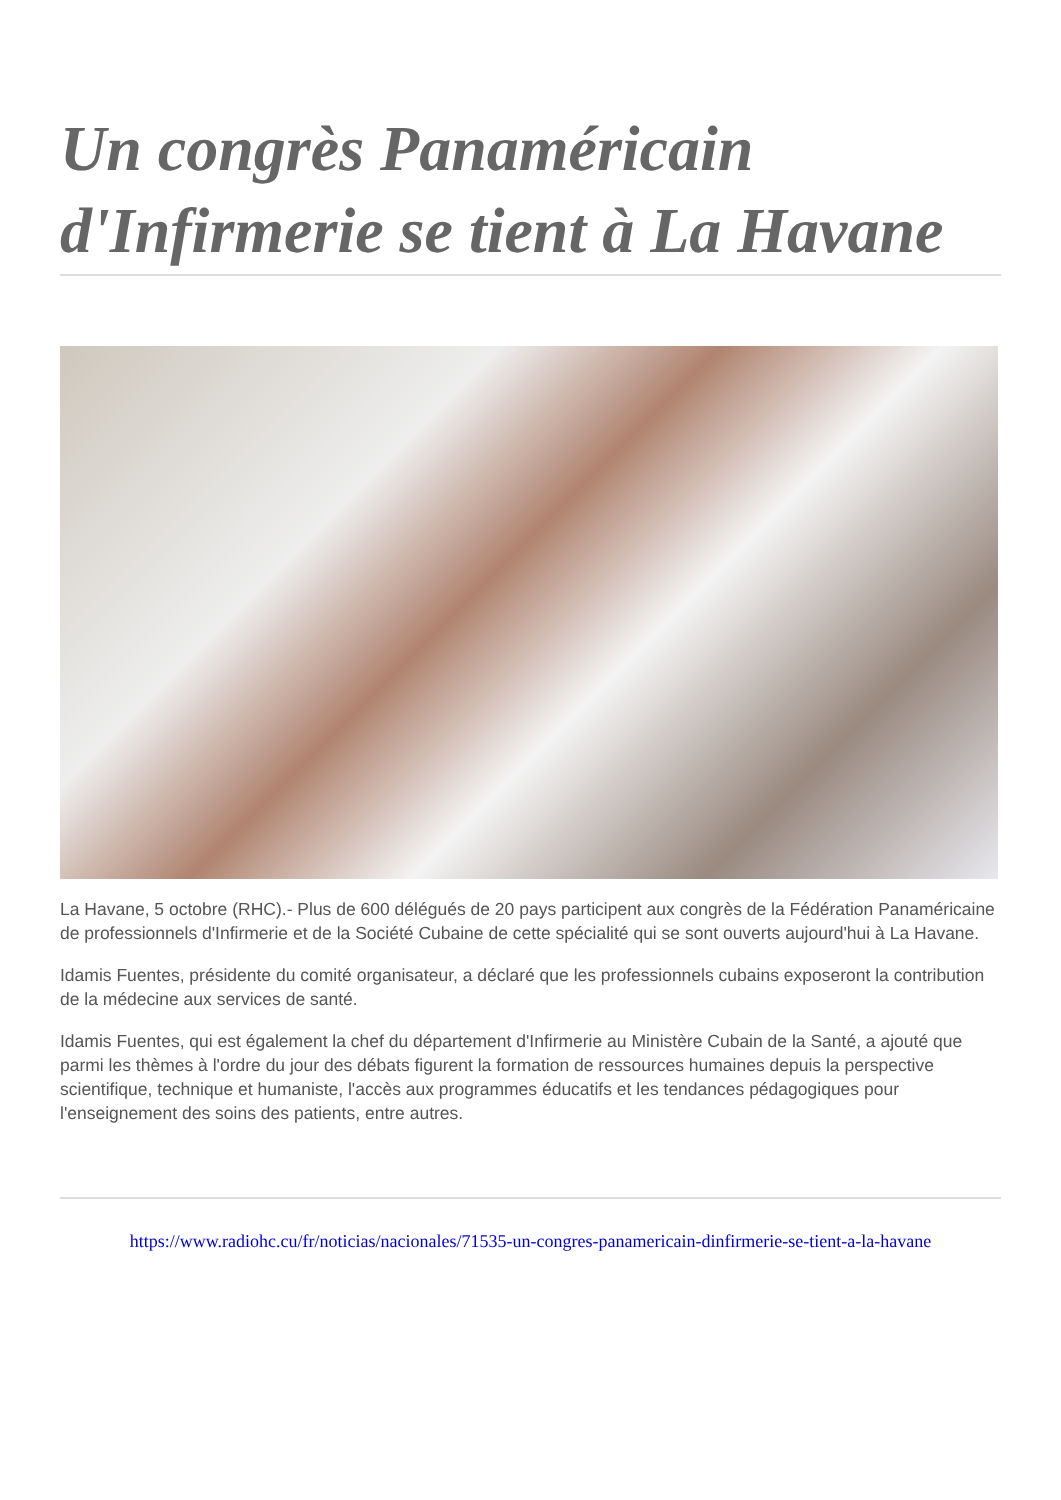Un congrès Panaméricain d'Infirmerie se tient à La Havane
La Havane, 5 octobre (RHC).- Plus de 600 délégués de 20 pays participent aux congrès de la Fédération Panaméricaine de professionnels d'Infirmerie et de la Société Cubaine de cette spécialité qui se sont ouverts aujourd'hui à La Havane.
Idamis Fuentes, présidente du comité organisateur, a déclaré que les professionnels cubains exposeront la contribution de la médecine aux services de santé.
Idamis Fuentes, qui est également la chef du département d'Infirmerie au Ministère Cubain de la Santé, a ajouté que parmi les thèmes à l'ordre du jour des débats figurent la formation de ressources humaines depuis la perspective scientifique, technique et humaniste, l'accès aux programmes éducatifs et les tendances pédagogiques pour l'enseignement des soins des patients, entre autres.
https://www.radiohc.cu/fr/noticias/nacionales/71535-un-congres-panamericain-dinfirmerie-se-tient-a-la-havane